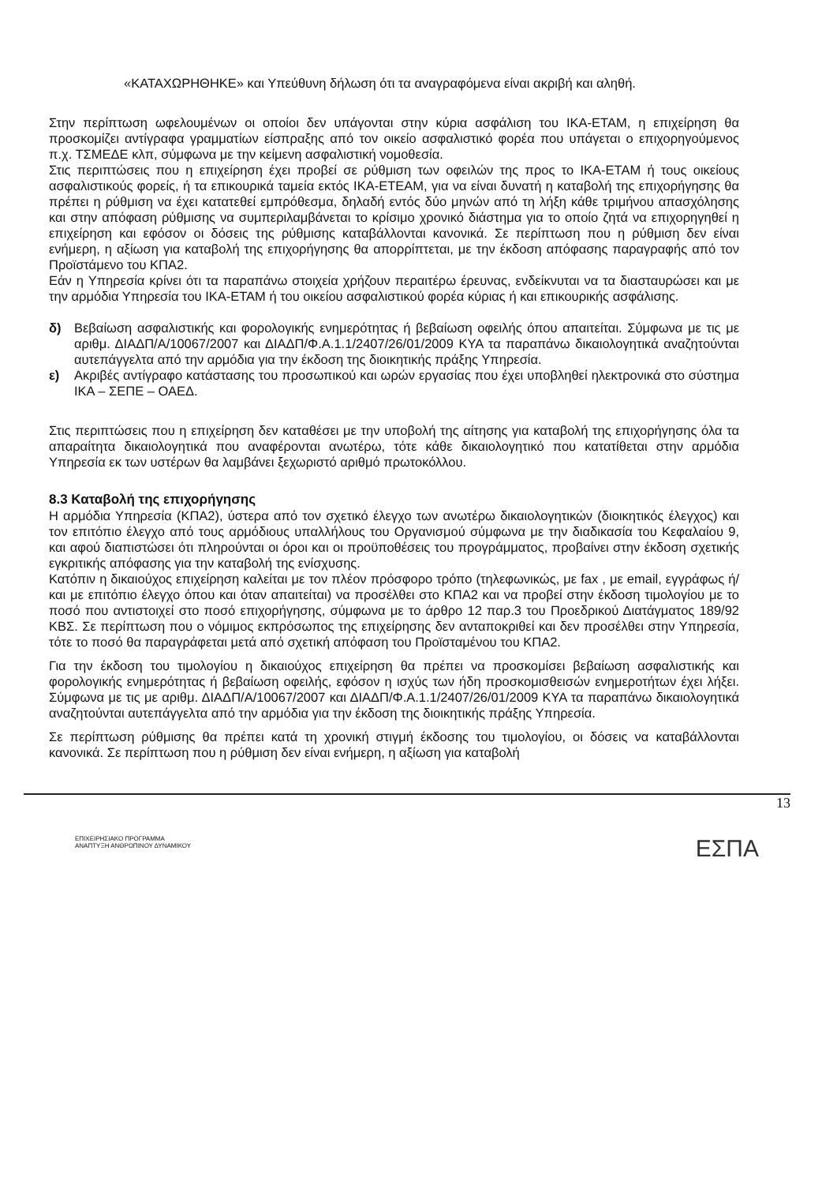«ΚΑΤΑΧΩΡΗΘΗΚΕ» και Υπεύθυνη δήλωση ότι τα αναγραφόμενα είναι ακριβή και αληθή.
Στην περίπτωση ωφελουμένων οι οποίοι δεν υπάγονται στην κύρια ασφάλιση του ΙΚΑ-ΕΤΑΜ, η επιχείρηση θα προσκομίζει αντίγραφα γραμματίων είσπραξης από τον οικείο ασφαλιστικό φορέα που υπάγεται ο επιχορηγούμενος π.χ. ΤΣΜΕΔΕ κλπ, σύμφωνα με την κείμενη ασφαλιστική νομοθεσία.
Στις περιπτώσεις που η επιχείρηση έχει προβεί σε ρύθμιση των οφειλών της προς το ΙΚΑ-ΕΤΑΜ ή τους οικείους ασφαλιστικούς φορείς, ή τα επικουρικά ταμεία εκτός ΙΚΑ-ΕΤΕΑΜ, για να είναι δυνατή η καταβολή της επιχορήγησης θα πρέπει η ρύθμιση να έχει κατατεθεί εμπρόθεσμα, δηλαδή εντός δύο μηνών από τη λήξη κάθε τριμήνου απασχόλησης και στην απόφαση ρύθμισης να συμπεριλαμβάνεται το κρίσιμο χρονικό διάστημα για το οποίο ζητά να επιχορηγηθεί η επιχείρηση και εφόσον οι δόσεις της ρύθμισης καταβάλλονται κανονικά. Σε περίπτωση που η ρύθμιση δεν είναι ενήμερη, η αξίωση για καταβολή της επιχορήγησης θα απορρίπτεται, με την έκδοση απόφασης παραγραφής από τον Προϊστάμενο του ΚΠΑ2.
Εάν η Υπηρεσία κρίνει ότι τα παραπάνω στοιχεία χρήζουν περαιτέρω έρευνας, ενδείκνυται να τα διασταυρώσει και με την αρμόδια Υπηρεσία του ΙΚΑ-ΕΤΑΜ ή του οικείου ασφαλιστικού φορέα κύριας ή και επικουρικής ασφάλισης.
δ) Βεβαίωση ασφαλιστικής και φορολογικής ενημερότητας ή βεβαίωση οφειλής όπου απαιτείται. Σύμφωνα με τις με αριθμ. ΔΙΑΔΠ/Α/10067/2007 και ΔΙΑΔΠ/Φ.Α.1.1/2407/26/01/2009 ΚΥΑ τα παραπάνω δικαιολογητικά αναζητούνται αυτεπάγγελτα από την αρμόδια για την έκδοση της διοικητικής πράξης Υπηρεσία.
ε) Ακριβές αντίγραφο κατάστασης του προσωπικού και ωρών εργασίας που έχει υποβληθεί ηλεκτρονικά στο σύστημα ΙΚΑ – ΣΕΠΕ – ΟΑΕΔ.
Στις περιπτώσεις που η επιχείρηση δεν καταθέσει με την υποβολή της αίτησης για καταβολή της επιχορήγησης όλα τα απαραίτητα δικαιολογητικά που αναφέρονται ανωτέρω, τότε κάθε δικαιολογητικό που κατατίθεται στην αρμόδια Υπηρεσία εκ των υστέρων θα λαμβάνει ξεχωριστό αριθμό πρωτοκόλλου.
8.3 Καταβολή της επιχορήγησης
Η αρμόδια Υπηρεσία (ΚΠΑ2), ύστερα από τον σχετικό έλεγχο των ανωτέρω δικαιολογητικών (διοικητικός έλεγχος) και τον επιτόπιο έλεγχο από τους αρμόδιους υπαλλήλους του Οργανισμού σύμφωνα με την διαδικασία του Κεφαλαίου 9, και αφού διαπιστώσει ότι πληρούνται οι όροι και οι προϋποθέσεις του προγράμματος, προβαίνει στην έκδοση σχετικής εγκριτικής απόφασης για την καταβολή της ενίσχυσης.
Κατόπιν η δικαιούχος επιχείρηση καλείται με τον πλέον πρόσφορο τρόπο (τηλεφωνικώς, με fax , με email, εγγράφως ή/και με επιτόπιο έλεγχο όπου και όταν απαιτείται) να προσέλθει στο ΚΠΑ2 και να προβεί στην έκδοση τιμολογίου με το ποσό που αντιστοιχεί στο ποσό επιχορήγησης, σύμφωνα με το άρθρο 12 παρ.3 του Προεδρικού Διατάγματος 189/92 ΚΒΣ. Σε περίπτωση που ο νόμιμος εκπρόσωπος της επιχείρησης δεν ανταποκριθεί και δεν προσέλθει στην Υπηρεσία, τότε το ποσό θα παραγράφεται μετά από σχετική απόφαση του Προϊσταμένου του ΚΠΑ2.
Για την έκδοση του τιμολογίου η δικαιούχος επιχείρηση θα πρέπει να προσκομίσει βεβαίωση ασφαλιστικής και φορολογικής ενημερότητας ή βεβαίωση οφειλής, εφόσον η ισχύς των ήδη προσκομισθεισών ενημεροτήτων έχει λήξει. Σύμφωνα με τις με αριθμ. ΔΙΑΔΠ/Α/10067/2007 και ΔΙΑΔΠ/Φ.Α.1.1/2407/26/01/2009 ΚΥΑ τα παραπάνω δικαιολογητικά αναζητούνται αυτεπάγγελτα από την αρμόδια για την έκδοση της διοικητικής πράξης Υπηρεσία.
Σε περίπτωση ρύθμισης θα πρέπει κατά τη χρονική στιγμή έκδοσης του τιμολογίου, οι δόσεις να καταβάλλονται κανονικά. Σε περίπτωση που η ρύθμιση δεν είναι ενήμερη, η αξίωση για καταβολή
13
ΕΠΙΧΕΙΡΗΣΙΑΚΟ ΠΡΟΓΡΑΜΜΑ
ΑΝΑΠΤΥΞΗ ΑΝΘΡΩΠΙΝΟΥ ΔΥΝΑΜΙΚΟΥ
ΕΣΠΑ